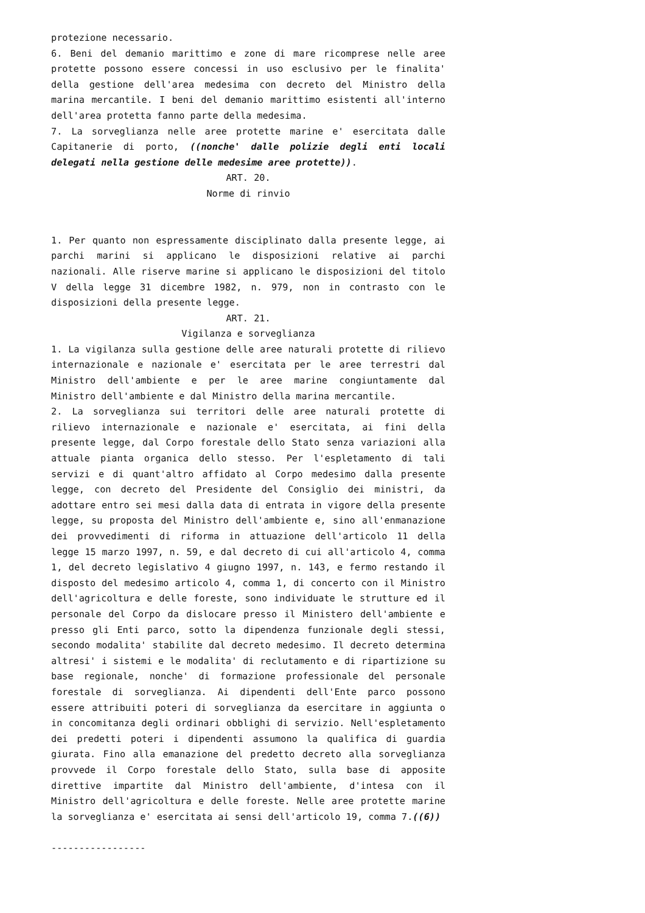protezione necessario.
6. Beni del demanio marittimo e zone di mare ricomprese nelle aree protette possono essere concessi in uso esclusivo per le finalita' della gestione dell'area medesima con decreto del Ministro della marina mercantile. I beni del demanio marittimo esistenti all'interno dell'area protetta fanno parte della medesima.
7. La sorveglianza nelle aree protette marine e' esercitata dalle Capitanerie di porto, ((nonche' dalle polizie degli enti locali delegati nella gestione delle medesime aree protette)).
ART. 20.
Norme di rinvio
1. Per quanto non espressamente disciplinato dalla presente legge, ai parchi marini si applicano le disposizioni relative ai parchi nazionali. Alle riserve marine si applicano le disposizioni del titolo V della legge 31 dicembre 1982, n. 979, non in contrasto con le disposizioni della presente legge.
ART. 21.
Vigilanza e sorveglianza
1. La vigilanza sulla gestione delle aree naturali protette di rilievo internazionale e nazionale e' esercitata per le aree terrestri dal Ministro dell'ambiente e per le aree marine congiuntamente dal Ministro dell'ambiente e dal Ministro della marina mercantile.
2. La sorveglianza sui territori delle aree naturali protette di rilievo internazionale e nazionale e' esercitata, ai fini della presente legge, dal Corpo forestale dello Stato senza variazioni alla attuale pianta organica dello stesso. Per l'espletamento di tali servizi e di quant'altro affidato al Corpo medesimo dalla presente legge, con decreto del Presidente del Consiglio dei ministri, da adottare entro sei mesi dalla data di entrata in vigore della presente legge, su proposta del Ministro dell'ambiente e, sino all'enmanazione dei provvedimenti di riforma in attuazione dell'articolo 11 della legge 15 marzo 1997, n. 59, e dal decreto di cui all'articolo 4, comma 1, del decreto legislativo 4 giugno 1997, n. 143, e fermo restando il disposto del medesimo articolo 4, comma 1, di concerto con il Ministro dell'agricoltura e delle foreste, sono individuate le strutture ed il personale del Corpo da dislocare presso il Ministero dell'ambiente e presso gli Enti parco, sotto la dipendenza funzionale degli stessi, secondo modalita' stabilite dal decreto medesimo. Il decreto determina altresi' i sistemi e le modalita' di reclutamento e di ripartizione su base regionale, nonche' di formazione professionale del personale forestale di sorveglianza. Ai dipendenti dell'Ente parco possono essere attribuiti poteri di sorveglianza da esercitare in aggiunta o in concomitanza degli ordinari obblighi di servizio. Nell'espletamento dei predetti poteri i dipendenti assumono la qualifica di guardia giurata. Fino alla emanazione del predetto decreto alla sorveglianza provvede il Corpo forestale dello Stato, sulla base di apposite direttive impartite dal Ministro dell'ambiente, d'intesa con il Ministro dell'agricoltura e delle foreste. Nelle aree protette marine la sorveglianza e' esercitata ai sensi dell'articolo 19, comma 7.((6))
-----------------